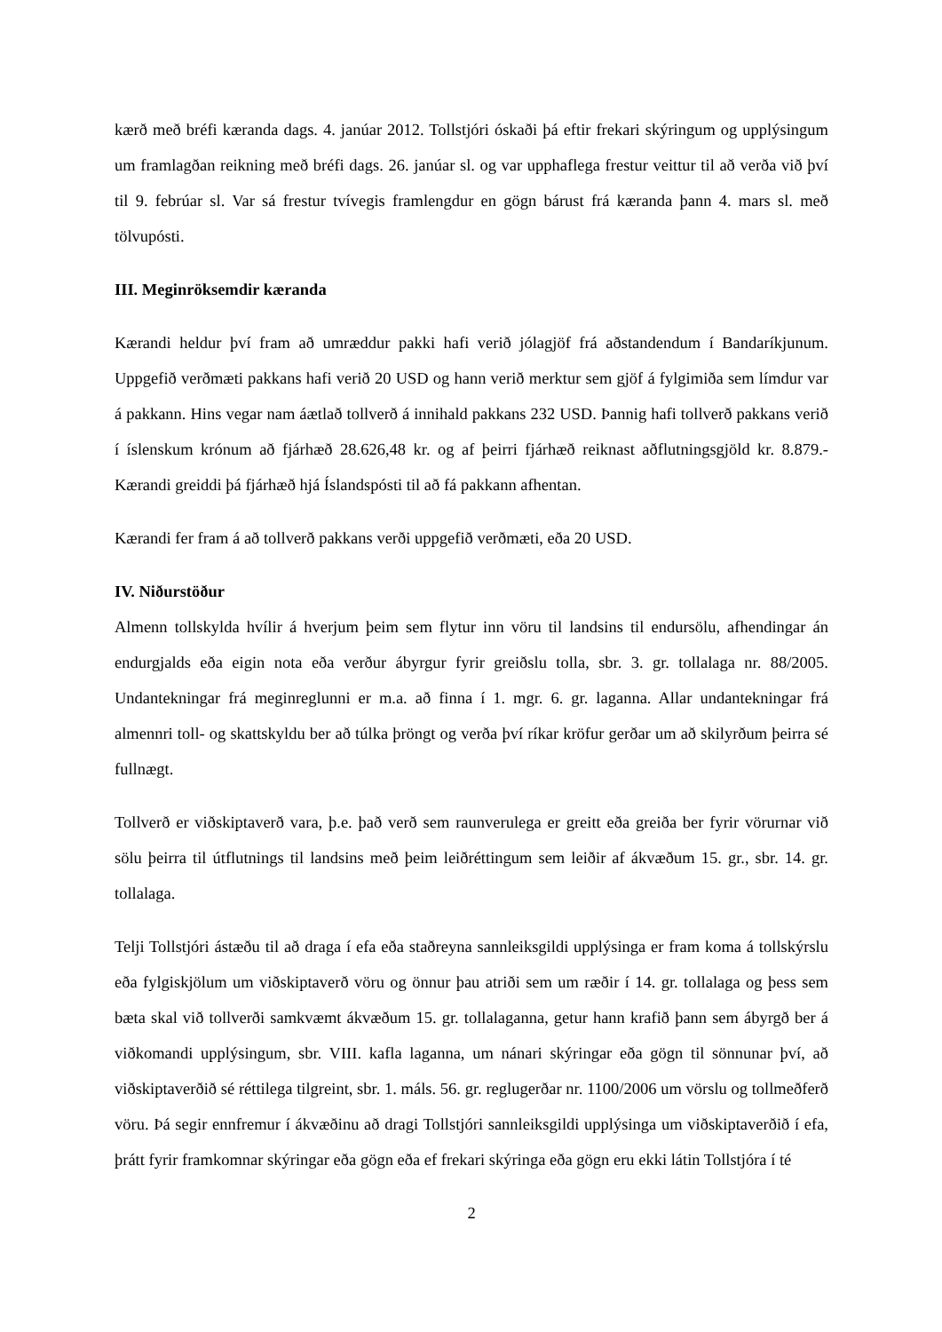kærð með bréfi kæranda dags. 4. janúar 2012. Tollstjóri óskaði þá eftir frekari skýringum og upplýsingum um framlagðan reikning með bréfi dags. 26. janúar sl. og var upphaflega frestur veittur til að verða við því til 9. febrúar sl. Var sá frestur tvívegis framlengdur en gögn bárust frá kæranda þann 4. mars sl. með tölvupósti.
III. Meginröksemdir kæranda
Kærandi heldur því fram að umræddur pakki hafi verið jólagjöf frá aðstandendum í Bandaríkjunum. Uppgefið verðmæti pakkans hafi verið 20 USD og hann verið merktur sem gjöf á fylgimiða sem límdur var á pakkann. Hins vegar nam áætlað tollverð á innihald pakkans 232 USD. Þannig hafi tollverð pakkans verið í íslenskum krónum að fjárhæð 28.626,48 kr. og af þeirri fjárhæð reiknast aðflutningsgjöld kr. 8.879.- Kærandi greiddi þá fjárhæð hjá Íslandspósti til að fá pakkann afhentan.
Kærandi fer fram á að tollverð pakkans verði uppgefið verðmæti, eða 20 USD.
IV. Niðurstöður
Almenn tollskylda hvílir á hverjum þeim sem flytur inn vöru til landsins til endursölu, afhendingar án endurgjalds eða eigin nota eða verður ábyrgur fyrir greiðslu tolla, sbr. 3. gr. tollalaga nr. 88/2005. Undantekningar frá meginreglunni er m.a. að finna í 1. mgr. 6. gr. laganna. Allar undantekningar frá almennri toll- og skattskyldu ber að túlka þröngt og verða því ríkar kröfur gerðar um að skilyrðum þeirra sé fullnægt.
Tollverð er viðskiptaverð vara, þ.e. það verð sem raunverulega er greitt eða greiða ber fyrir vörurnar við sölu þeirra til útflutnings til landsins með þeim leiðréttingum sem leiðir af ákvæðum 15. gr., sbr. 14. gr. tollalaga.
Telji Tollstjóri ástæðu til að draga í efa eða staðreyna sannleiksgildi upplýsinga er fram koma á tollskýrslu eða fylgiskjölum um viðskiptaverð vöru og önnur þau atriði sem um ræðir í 14. gr. tollalaga og þess sem bæta skal við tollverði samkvæmt ákvæðum 15. gr. tollalaganna, getur hann krafið þann sem ábyrgð ber á viðkomandi upplýsingum, sbr. VIII. kafla laganna, um nánari skýringar eða gögn til sönnunar því, að viðskiptaverðið sé réttilega tilgreint, sbr. 1. máls. 56. gr. reglugerðar nr. 1100/2006 um vörslu og tollmeðferð vöru. Þá segir ennfremur í ákvæðinu að dragi Tollstjóri sannleiksgildi upplýsinga um viðskiptaverðið í efa, þrátt fyrir framkomnar skýringar eða gögn eða ef frekari skýringa eða gögn eru ekki látin Tollstjóra í té
2